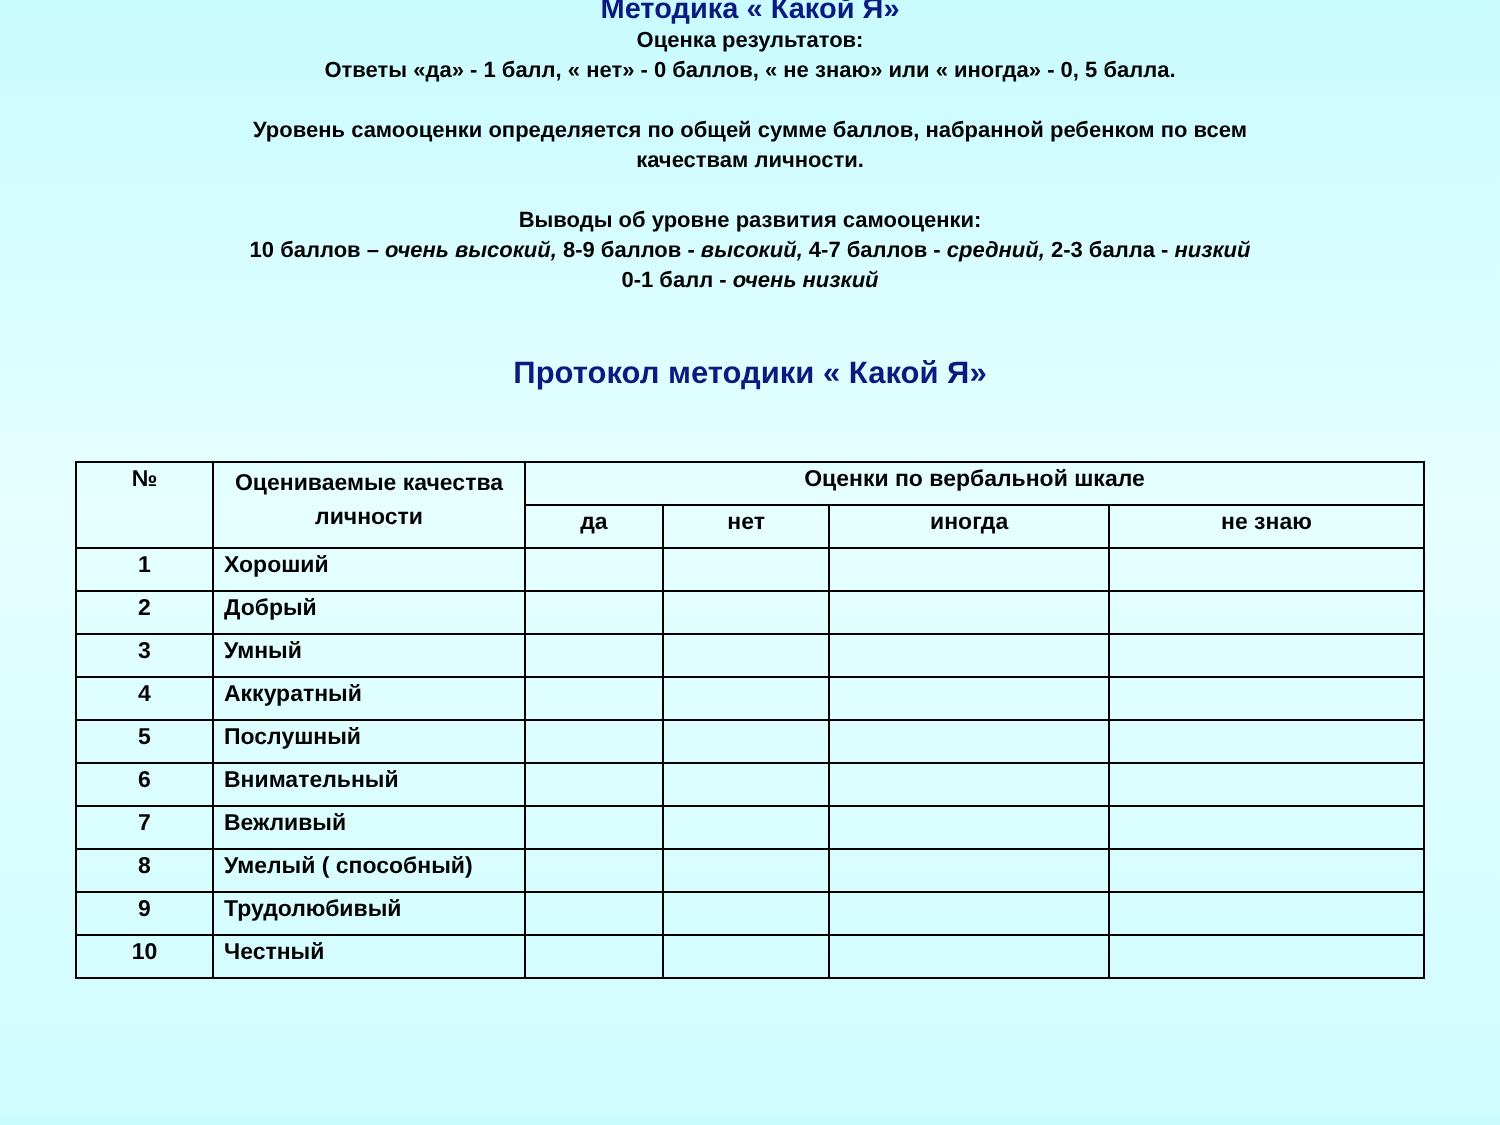Методика « Какой Я»
Оценка результатов:
Ответы «да» - 1 балл, « нет» - 0 баллов, « не знаю» или « иногда» - 0, 5 балла.
Уровень самооценки определяется по общей сумме баллов, набранной ребенком по всем
качествам личности.
Выводы об уровне развития самооценки:
10 баллов – очень высокий, 8-9 баллов - высокий, 4-7 баллов - средний, 2-3 балла - низкий
0-1 балл - очень низкий
Протокол методики « Какой Я»
| № | Оцениваемые качества личности | Оценки по вербальной шкале | | | |
| --- | --- | --- | --- | --- | --- |
| | | да | нет | иногда | не знаю |
| 1 | Хороший | | | | |
| 2 | Добрый | | | | |
| 3 | Умный | | | | |
| 4 | Аккуратный | | | | |
| 5 | Послушный | | | | |
| 6 | Внимательный | | | | |
| 7 | Вежливый | | | | |
| 8 | Умелый ( способный) | | | | |
| 9 | Трудолюбивый | | | | |
| 10 | Честный | | | | |